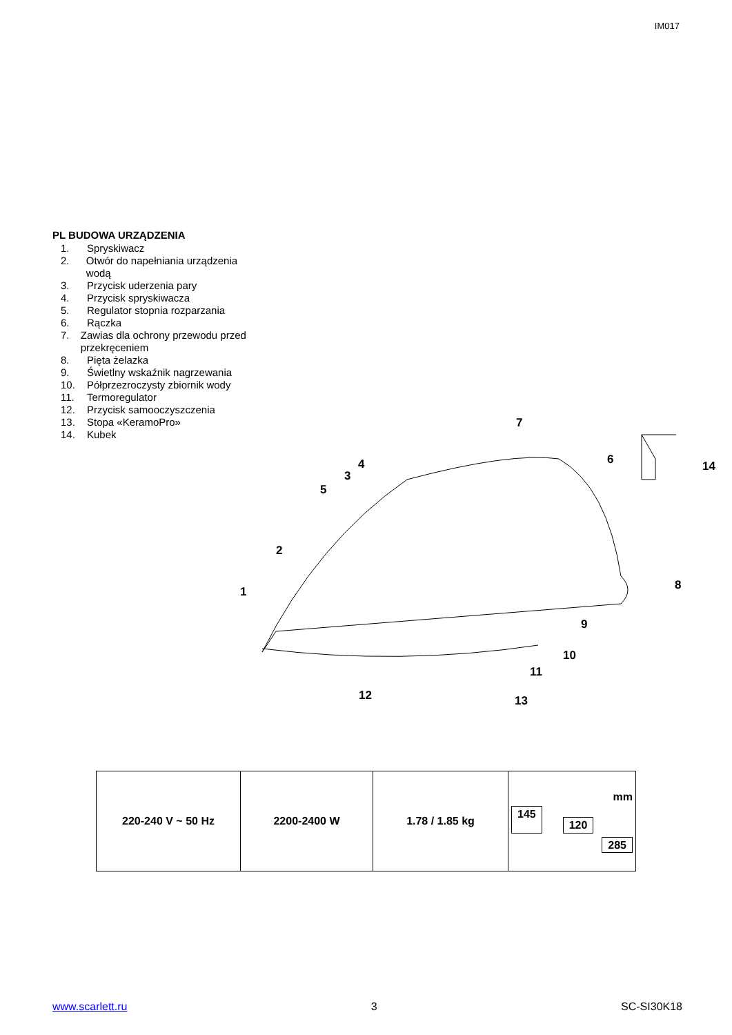IM017
PL BUDOWA URZĄDZENIA
1. Spryskiwacz
2. Otwór do napełniania urządzenia wodą
3. Przycisk uderzenia pary
4. Przycisk spryskiwacza
5. Regulator stopnia rozparzania
6. Rączka
7. Zawias dla ochrony przewodu przed przekręceniem
8. Pięta żelazka
9. Świetlny wskaźnik nagrzewania
10. Półprzezroczysty zbiornik wody
11. Termoregulator
12. Przycisk samooczyszczenia
13. Stopa «KeramoPro»
14. Kubek
7
6
14
4
3
5
2
1
8
9
10
11
12
13
| 220-240 V ~ 50 Hz | 2200-2400 W | 1.78 / 1.85 kg | mm 145 120 285 |
www.scarlett.ru 3 SC-SI30K18